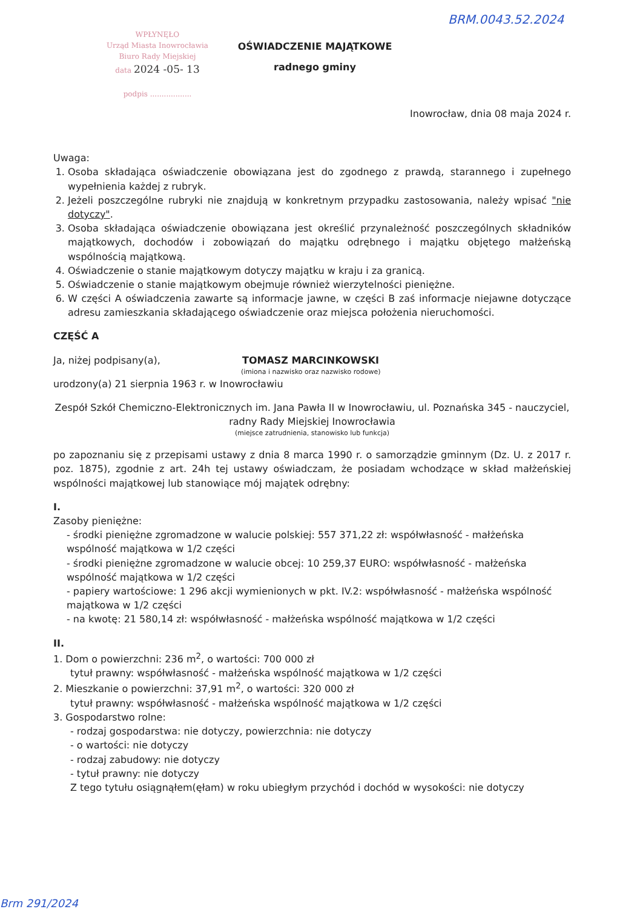BRM.0043.52.2024
WPŁYNĘŁO
Urząd Miasta Inowrocławia
Biuro Rady Miejskiej
data 2024 -05- 13
podpis ..................
OŚWIADCZENIE MAJĄTKOWE
radnego gminy
Inowrocław, dnia 08 maja 2024 r.
Uwaga:
1. Osoba składająca oświadczenie obowiązana jest do zgodnego z prawdą, starannego i zupełnego wypełnienia każdej z rubryk.
2. Jeżeli poszczególne rubryki nie znajdują w konkretnym przypadku zastosowania, należy wpisać "nie dotyczy".
3. Osoba składająca oświadczenie obowiązana jest określić przynależność poszczególnych składników majątkowych, dochodów i zobowiązań do majątku odrębnego i majątku objętego małżeńską wspólnością majątkową.
4. Oświadczenie o stanie majątkowym dotyczy majątku w kraju i za granicą.
5. Oświadczenie o stanie majątkowym obejmuje również wierzytelności pieniężne.
6. W części A oświadczenia zawarte są informacje jawne, w części B zaś informacje niejawne dotyczące adresu zamieszkania składającego oświadczenie oraz miejsca położenia nieruchomości.
CZĘŚĆ A
Ja, niżej podpisany(a), TOMASZ MARCINKOWSKI
(imiona i nazwisko oraz nazwisko rodowe)
urodzony(a) 21 sierpnia 1963 r. w Inowrocławiu
Zespół Szkół Chemiczno-Elektronicznych im. Jana Pawła II w Inowrocławiu, ul. Poznańska 345 - nauczyciel,
radny Rady Miejskiej Inowrocławia
(miejsce zatrudnienia, stanowisko lub funkcja)
po zapoznaniu się z przepisami ustawy z dnia 8 marca 1990 r. o samorządzie gminnym (Dz. U. z 2017 r. poz. 1875), zgodnie z art. 24h tej ustawy oświadczam, że posiadam wchodzące w skład małżeńskiej wspólności majątkowej lub stanowiące mój majątek odrębny:
I.
Zasoby pieniężne:
- środki pieniężne zgromadzone w walucie polskiej: 557 371,22 zł: współwłasność - małżeńska wspólność majątkowa w 1/2 części
- środki pieniężne zgromadzone w walucie obcej: 10 259,37 EURO: współwłasność - małżeńska wspólność majątkowa w 1/2 części
- papiery wartościowe: 1 296 akcji wymienionych w pkt. IV.2: współwłasność - małżeńska wspólność majątkowa w 1/2 części
- na kwotę: 21 580,14 zł: współwłasność - małżeńska wspólność majątkowa w 1/2 części
II.
1. Dom o powierzchni: 236 m<sup>2</sup>, o wartości: 700 000 zł
tytuł prawny: współwłasność - małżeńska wspólność majątkowa w 1/2 części
2. Mieszkanie o powierzchni: 37,91 m<sup>2</sup>, o wartości: 320 000 zł
tytuł prawny: współwłasność - małżeńska wspólność majątkowa w 1/2 części
3. Gospodarstwo rolne:
- rodzaj gospodarstwa: nie dotyczy, powierzchnia: nie dotyczy
- o wartości: nie dotyczy
- rodzaj zabudowy: nie dotyczy
- tytuł prawny: nie dotyczy
Z tego tytułu osiągnąłem(ęłam) w roku ubiegłym przychód i dochód w wysokości: nie dotyczy
Brm 291/2024